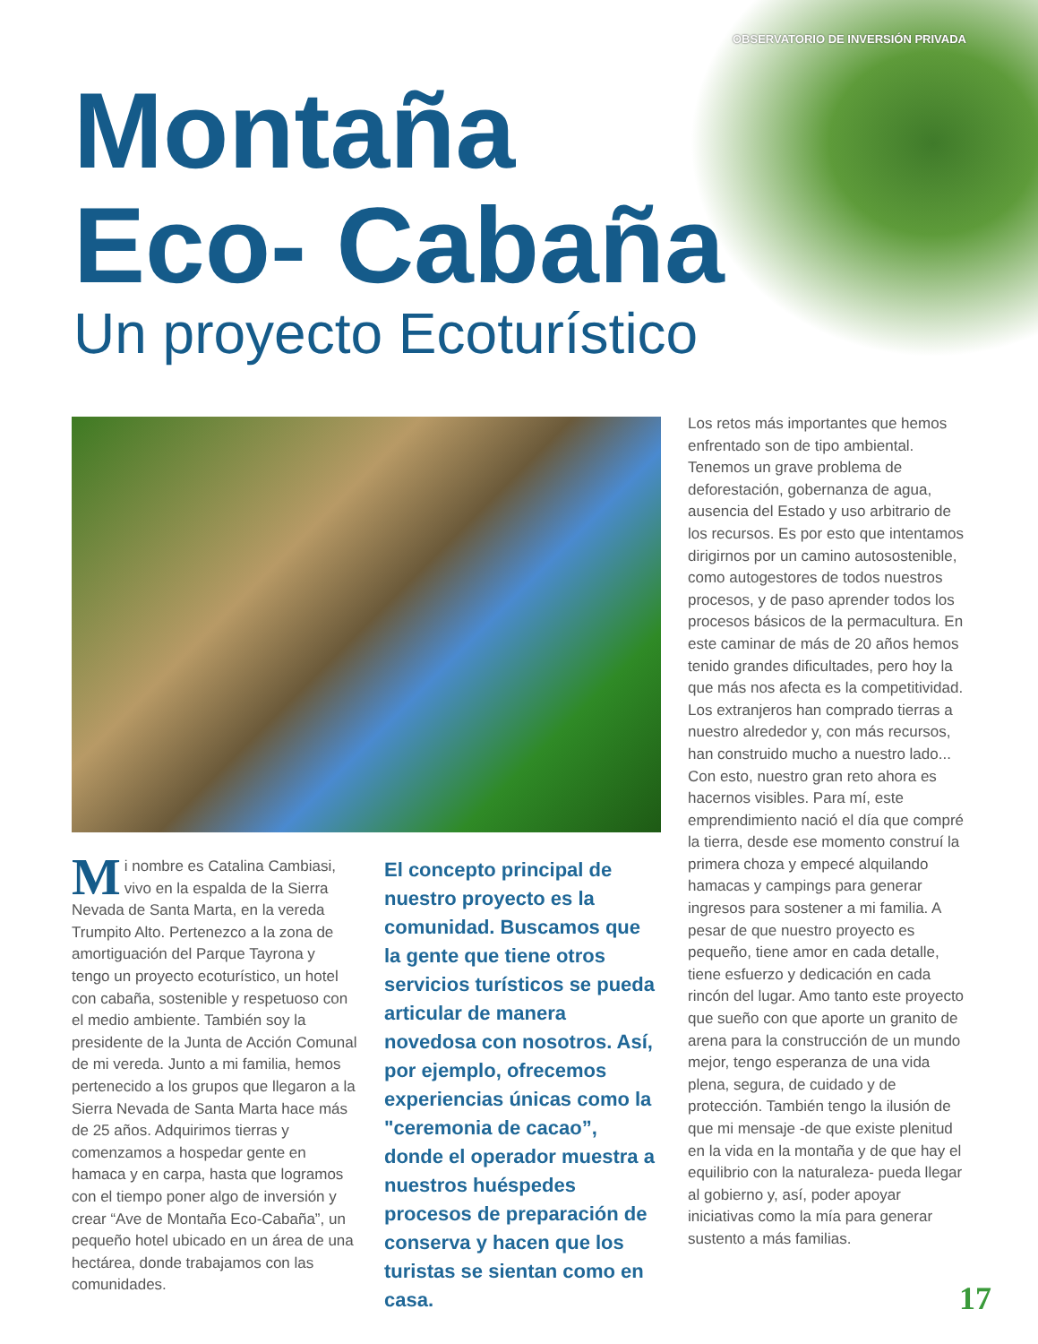OBSERVATORIO DE INVERSIÓN PRIVADA
Montaña
Eco- Cabaña
Un proyecto Ecoturístico
Mi nombre es Catalina Cambiasi, vivo en la espalda de la Sierra Nevada de Santa Marta, en la vereda Trumpito Alto. Pertenezco a la zona de amortiguación del Parque Tayrona y tengo un proyecto ecoturístico, un hotel con cabaña, sostenible y respetuoso con el medio ambiente. También soy la presidente de la Junta de Acción Comunal de mi vereda. Junto a mi familia, hemos pertenecido a los grupos que llegaron a la Sierra Nevada de Santa Marta hace más de 25 años. Adquirimos tierras y comenzamos a hospedar gente en hamaca y en carpa, hasta que logramos con el tiempo poner algo de inversión y crear “Ave de Montaña Eco-Cabaña”, un pequeño hotel ubicado en un área de una hectárea, donde trabajamos con las comunidades.
El concepto principal de nuestro proyecto es la comunidad. Buscamos que la gente que tiene otros servicios turísticos se pueda articular de manera novedosa con nosotros. Así, por ejemplo, ofrecemos experiencias únicas como la "ceremonia de cacao”, donde el operador muestra a nuestros huéspedes procesos de preparación de conserva y hacen que los turistas se sientan como en casa.
Los retos más importantes que hemos enfrentado son de tipo ambiental. Tenemos un grave problema de deforestación, gobernanza de agua, ausencia del Estado y uso arbitrario de los recursos. Es por esto que intentamos dirigirnos por un camino autosostenible, como autogestores de todos nuestros procesos, y de paso aprender todos los procesos básicos de la permacultura. En este caminar de más de 20 años hemos tenido grandes dificultades, pero hoy la que más nos afecta es la competitividad. Los extranjeros han comprado tierras a nuestro alrededor y, con más recursos, han construido mucho a nuestro lado... Con esto, nuestro gran reto ahora es hacernos visibles. Para mí, este emprendimiento nació el día que compré la tierra, desde ese momento construí la primera choza y empecé alquilando hamacas y campings para generar ingresos para sostener a mi familia. A pesar de que nuestro proyecto es pequeño, tiene amor en cada detalle, tiene esfuerzo y dedicación en cada rincón del lugar. Amo tanto este proyecto que sueño con que aporte un granito de arena para la construcción de un mundo mejor, tengo esperanza de una vida plena, segura, de cuidado y de protección. También tengo la ilusión de que mi mensaje -de que existe plenitud en la vida en la montaña y de que hay el equilibrio con la naturaleza- pueda llegar al gobierno y, así, poder apoyar iniciativas como la mía para generar sustento a más familias.
17